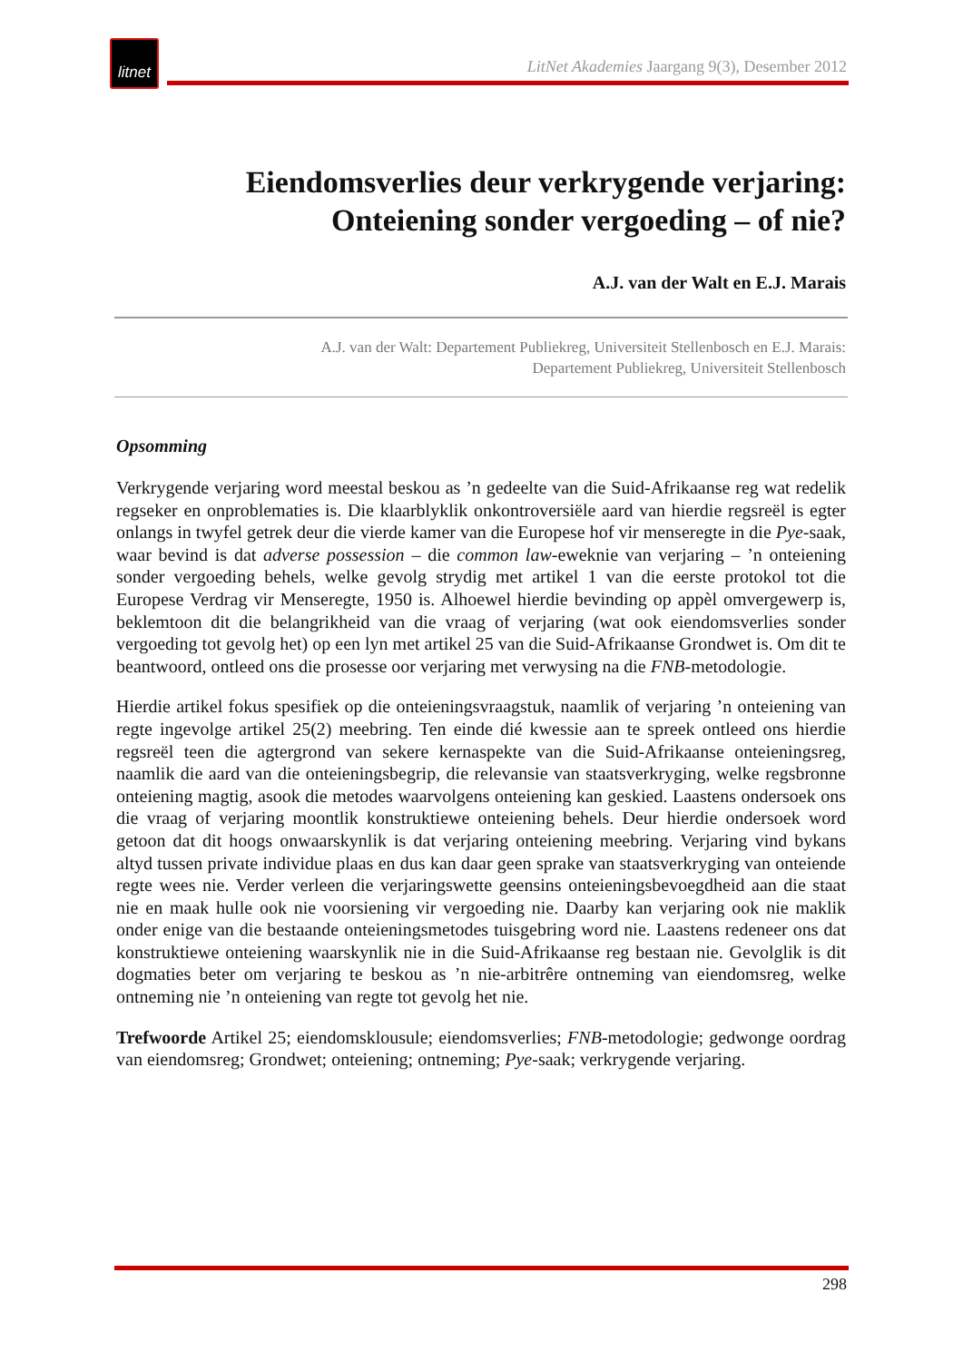litnet
LitNet Akademies Jaargang 9(3), Desember 2012
Eiendomsverlies deur verkrygende verjaring:
Onteiening sonder vergoeding – of nie?
A.J. van der Walt en E.J. Marais
A.J. van der Walt: Departement Publiekreg, Universiteit Stellenbosch en E.J. Marais:
Departement Publiekreg, Universiteit Stellenbosch
Opsomming
Verkrygende verjaring word meestal beskou as ’n gedeelte van die Suid-Afrikaanse reg wat redelik regseker en onproblematies is. Die klaarblyklik onkontroversiële aard van hierdie regsreël is egter onlangs in twyfel getrek deur die vierde kamer van die Europese hof vir menseregte in die Pye-saak, waar bevind is dat adverse possession – die common law-eweknie van verjaring – ’n onteiening sonder vergoeding behels, welke gevolg strydig met artikel 1 van die eerste protokol tot die Europese Verdrag vir Menseregte, 1950 is. Alhoewel hierdie bevinding op appèl omvergewerp is, beklemtoon dit die belangrikheid van die vraag of verjaring (wat ook eiendomsverlies sonder vergoeding tot gevolg het) op een lyn met artikel 25 van die Suid-Afrikaanse Grondwet is. Om dit te beantwoord, ontleed ons die prosesse oor verjaring met verwysing na die FNB-metodologie.
Hierdie artikel fokus spesifiek op die onteieningsvraagstuk, naamlik of verjaring ’n onteiening van regte ingevolge artikel 25(2) meebring. Ten einde dié kwessie aan te spreek ontleed ons hierdie regsreël teen die agtergrond van sekere kernaspekte van die Suid-Afrikaanse onteieningsreg, naamlik die aard van die onteieningsbegrip, die relevansie van staatsverkryging, welke regsbronne onteiening magtig, asook die metodes waarvolgens onteiening kan geskied. Laastens ondersoek ons die vraag of verjaring moontlik konstruktiewe onteiening behels. Deur hierdie ondersoek word getoon dat dit hoogs onwaarskynlik is dat verjaring onteiening meebring. Verjaring vind bykans altyd tussen private individue plaas en dus kan daar geen sprake van staatsverkryging van onteiende regte wees nie. Verder verleen die verjaringswette geensins onteieningsbevoegdheid aan die staat nie en maak hulle ook nie voorsiening vir vergoeding nie. Daarby kan verjaring ook nie maklik onder enige van die bestaande onteieningsmetodes tuisgebring word nie. Laastens redeneer ons dat konstruktiewe onteiening waarskynlik nie in die Suid-Afrikaanse reg bestaan nie. Gevolglik is dit dogmaties beter om verjaring te beskou as ’n nie-arbitrêre ontneming van eiendomsreg, welke ontneming nie ’n onteiening van regte tot gevolg het nie.
Trefwoorde Artikel 25; eiendomsklousule; eiendomsverlies; FNB-metodologie; gedwonge oordrag van eiendomsreg; Grondwet; onteiening; ontneming; Pye-saak; verkrygende verjaring.
298